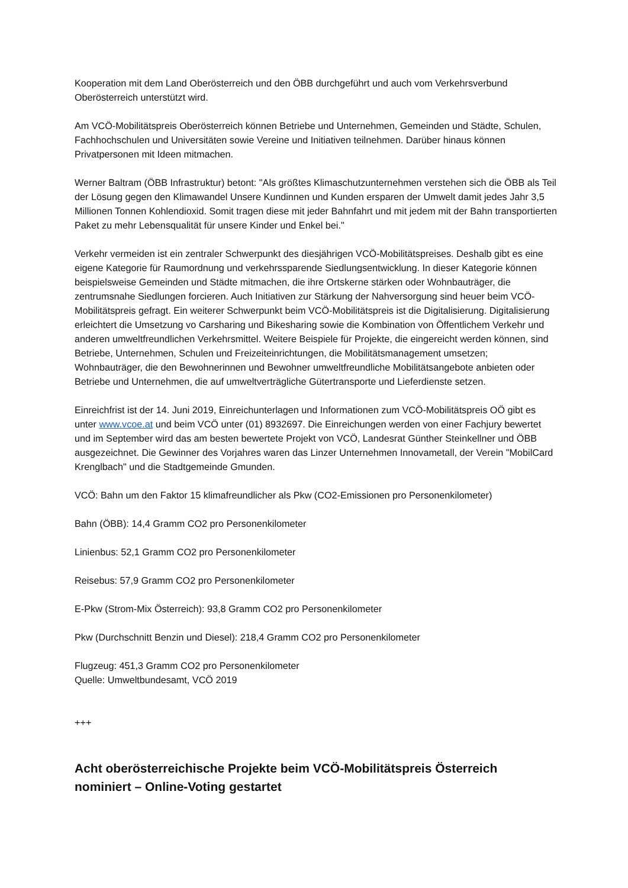Kooperation mit dem Land Oberösterreich und den ÖBB durchgeführt und auch vom Verkehrsverbund Oberösterreich unterstützt wird.
Am VCÖ-Mobilitätspreis Oberösterreich können Betriebe und Unternehmen, Gemeinden und Städte, Schulen, Fachhochschulen und Universitäten sowie Vereine und Initiativen teilnehmen. Darüber hinaus können Privatpersonen mit Ideen mitmachen.
Werner Baltram (ÖBB Infrastruktur) betont: "Als größtes Klimaschutzunternehmen verstehen sich die ÖBB als Teil der Lösung gegen den Klimawandel Unsere Kundinnen und Kunden ersparen der Umwelt damit jedes Jahr 3,5 Millionen Tonnen Kohlendioxid. Somit tragen diese mit jeder Bahnfahrt und mit jedem mit der Bahn transportierten Paket zu mehr Lebensqualität für unsere Kinder und Enkel bei."
Verkehr vermeiden ist ein zentraler Schwerpunkt des diesjährigen VCÖ-Mobilitätspreises. Deshalb gibt es eine eigene Kategorie für Raumordnung und verkehrssparende Siedlungsentwicklung. In dieser Kategorie können beispielsweise Gemeinden und Städte mitmachen, die ihre Ortskerne stärken oder Wohnbauträger, die zentrumsnahe Siedlungen forcieren. Auch Initiativen zur Stärkung der Nahversorgung sind heuer beim VCÖ-Mobilitätspreis gefragt. Ein weiterer Schwerpunkt beim VCÖ-Mobilitätspreis ist die Digitalisierung. Digitalisierung erleichtert die Umsetzung vo Carsharing und Bikesharing sowie die Kombination von Öffentlichem Verkehr und anderen umweltfreundlichen Verkehrsmittel. Weitere Beispiele für Projekte, die eingereicht werden können, sind Betriebe, Unternehmen, Schulen und Freizeiteinrichtungen, die Mobilitätsmanagement umsetzen; Wohnbauträger, die den Bewohnerinnen und Bewohner umweltfreundliche Mobilitätsangebote anbieten oder Betriebe und Unternehmen, die auf umweltverträgliche Gütertransporte und Lieferdienste setzen.
Einreichfrist ist der 14. Juni 2019, Einreichunterlagen und Informationen zum VCÖ-Mobilitätspreis OÖ gibt es unter www.vcoe.at und beim VCÖ unter (01) 8932697. Die Einreichungen werden von einer Fachjury bewertet und im September wird das am besten bewertete Projekt von VCÖ, Landesrat Günther Steinkellner und ÖBB ausgezeichnet. Die Gewinner des Vorjahres waren das Linzer Unternehmen Innovametall, der Verein "MobilCard Krenglbach" und die Stadtgemeinde Gmunden.
VCÖ: Bahn um den Faktor 15 klimafreundlicher als Pkw (CO2-Emissionen pro Personenkilometer)
Bahn (ÖBB): 14,4 Gramm CO2 pro Personenkilometer
Linienbus: 52,1 Gramm CO2 pro Personenkilometer
Reisebus: 57,9 Gramm CO2 pro Personenkilometer
E-Pkw (Strom-Mix Österreich): 93,8 Gramm CO2 pro Personenkilometer
Pkw (Durchschnitt Benzin und Diesel): 218,4 Gramm CO2 pro Personenkilometer
Flugzeug: 451,3 Gramm CO2 pro Personenkilometer
Quelle: Umweltbundesamt, VCÖ 2019
+++
Acht oberösterreichische Projekte beim VCÖ-Mobilitätspreis Österreich nominiert – Online-Voting gestartet